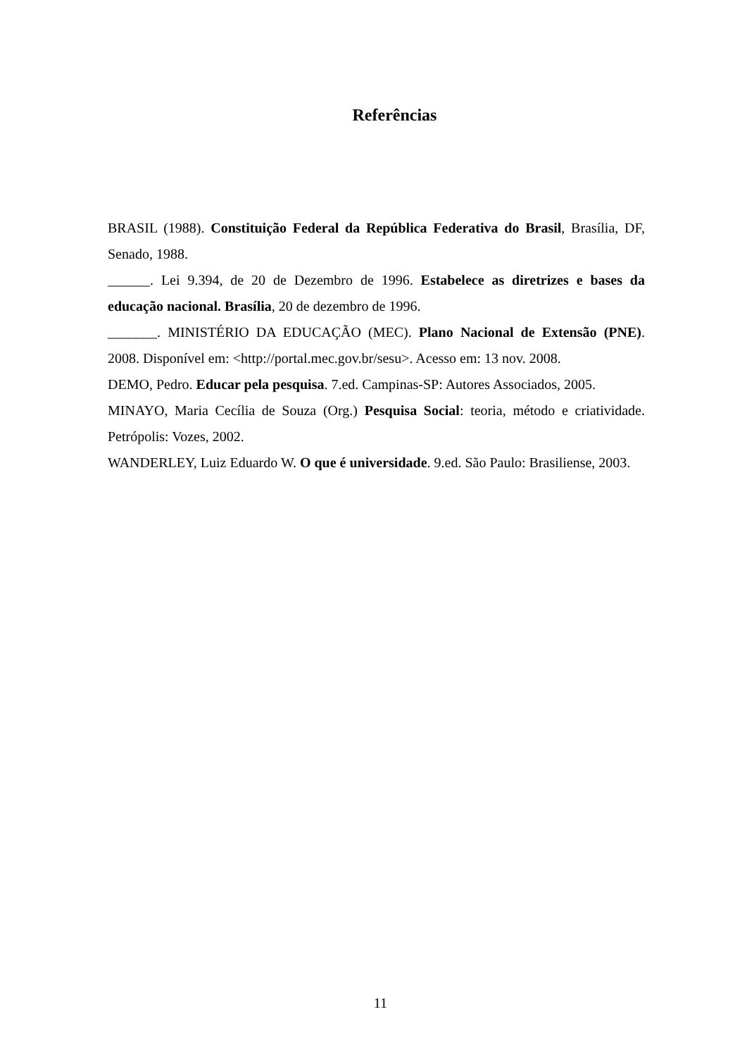Referências
BRASIL (1988). Constituição Federal da República Federativa do Brasil, Brasília, DF, Senado, 1988.
______. Lei 9.394, de 20 de Dezembro de 1996. Estabelece as diretrizes e bases da educação nacional. Brasília, 20 de dezembro de 1996.
_______. MINISTÉRIO DA EDUCAÇÃO (MEC). Plano Nacional de Extensão (PNE). 2008. Disponível em: <http://portal.mec.gov.br/sesu>. Acesso em: 13 nov. 2008.
DEMO, Pedro. Educar pela pesquisa. 7.ed. Campinas-SP: Autores Associados, 2005.
MINAYO, Maria Cecília de Souza (Org.) Pesquisa Social: teoria, método e criatividade. Petrópolis: Vozes, 2002.
WANDERLEY, Luiz Eduardo W. O que é universidade. 9.ed. São Paulo: Brasiliense, 2003.
11